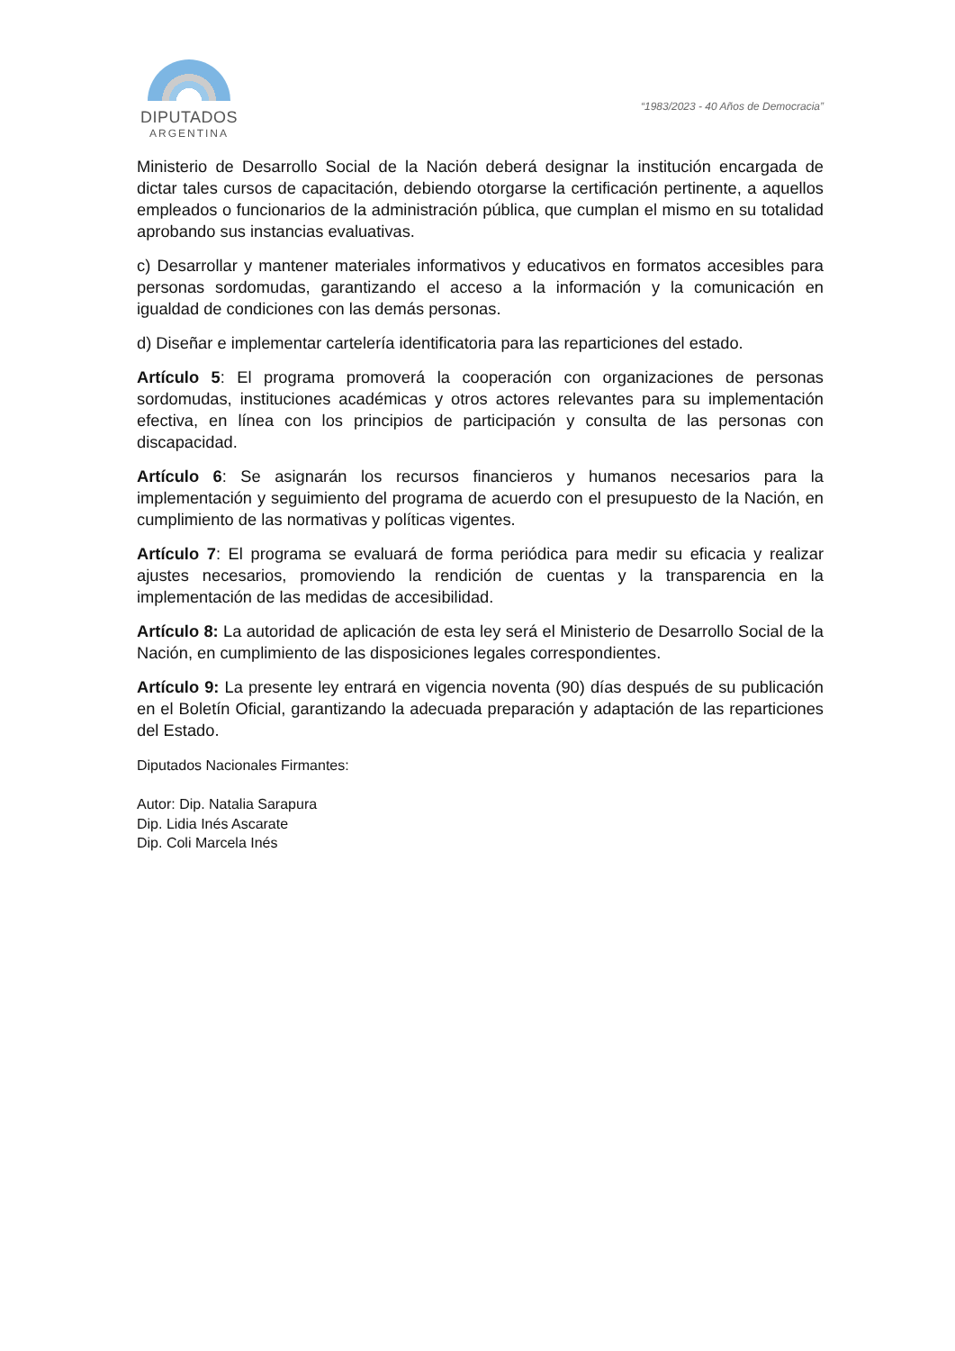DIPUTADOS
ARGENTINA
“1983/2023 - 40 Años de Democracia”
Ministerio de Desarrollo Social de la Nación deberá designar la institución encargada de dictar tales cursos de capacitación, debiendo otorgarse la certificación pertinente, a aquellos empleados o funcionarios de la administración pública, que cumplan el mismo en su totalidad aprobando sus instancias evaluativas.
c) Desarrollar y mantener materiales informativos y educativos en formatos accesibles para personas sordomudas, garantizando el acceso a la información y la comunicación en igualdad de condiciones con las demás personas.
d) Diseñar e implementar cartelería identificatoria para las reparticiones del estado.
Artículo 5: El programa promoverá la cooperación con organizaciones de personas sordomudas, instituciones académicas y otros actores relevantes para su implementación efectiva, en línea con los principios de participación y consulta de las personas con discapacidad.
Artículo 6: Se asignarán los recursos financieros y humanos necesarios para la implementación y seguimiento del programa de acuerdo con el presupuesto de la Nación, en cumplimiento de las normativas y políticas vigentes.
Artículo 7: El programa se evaluará de forma periódica para medir su eficacia y realizar ajustes necesarios, promoviendo la rendición de cuentas y la transparencia en la implementación de las medidas de accesibilidad.
Artículo 8: La autoridad de aplicación de esta ley será el Ministerio de Desarrollo Social de la Nación, en cumplimiento de las disposiciones legales correspondientes.
Artículo 9: La presente ley entrará en vigencia noventa (90) días después de su publicación en el Boletín Oficial, garantizando la adecuada preparación y adaptación de las reparticiones del Estado.
Diputados Nacionales Firmantes:
Autor: Dip. Natalia Sarapura
Dip. Lidia Inés Ascarate
Dip. Coli Marcela Inés